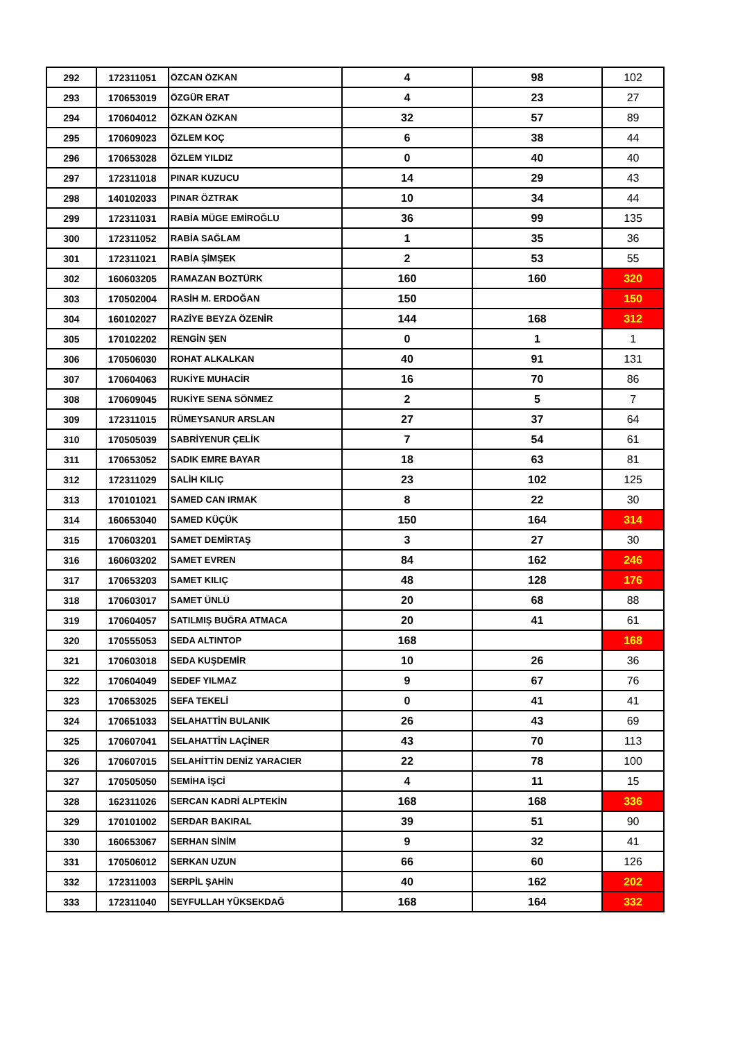| 292 | 172311051 | ÖZCAN ÖZKAN | 4 | 98 | 102 |
| 293 | 170653019 | ÖZGÜR ERAT | 4 | 23 | 27 |
| 294 | 170604012 | ÖZKAN ÖZKAN | 32 | 57 | 89 |
| 295 | 170609023 | ÖZLEM KOÇ | 6 | 38 | 44 |
| 296 | 170653028 | ÖZLEM YILDIZ | 0 | 40 | 40 |
| 297 | 172311018 | PINAR KUZUCU | 14 | 29 | 43 |
| 298 | 140102033 | PINAR ÖZTRAK | 10 | 34 | 44 |
| 299 | 172311031 | RABİA MÜGE EMİROĞLU | 36 | 99 | 135 |
| 300 | 172311052 | RABİA SAĞLAM | 1 | 35 | 36 |
| 301 | 172311021 | RABİA ŞİMŞEK | 2 | 53 | 55 |
| 302 | 160603205 | RAMAZAN BOZTÜRK | 160 | 160 | 320 |
| 303 | 170502004 | RASİH M. ERDOĞAN | 150 | | 150 |
| 304 | 160102027 | RAZİYE BEYZA ÖZENİR | 144 | 168 | 312 |
| 305 | 170102202 | RENGİN ŞEN | 0 | 1 | 1 |
| 306 | 170506030 | ROHAT ALKALKAN | 40 | 91 | 131 |
| 307 | 170604063 | RUKİYE MUHACİR | 16 | 70 | 86 |
| 308 | 170609045 | RUKİYE SENA SÖNMEZ | 2 | 5 | 7 |
| 309 | 172311015 | RÜMEYSANUR ARSLAN | 27 | 37 | 64 |
| 310 | 170505039 | SABRİYENUR ÇELİK | 7 | 54 | 61 |
| 311 | 170653052 | SADIK EMRE BAYAR | 18 | 63 | 81 |
| 312 | 172311029 | SALİH KILIÇ | 23 | 102 | 125 |
| 313 | 170101021 | SAMED CAN IRMAK | 8 | 22 | 30 |
| 314 | 160653040 | SAMED KÜÇÜK | 150 | 164 | 314 |
| 315 | 170603201 | SAMET DEMİRTAŞ | 3 | 27 | 30 |
| 316 | 160603202 | SAMET EVREN | 84 | 162 | 246 |
| 317 | 170653203 | SAMET KILIÇ | 48 | 128 | 176 |
| 318 | 170603017 | SAMET ÜNLÜ | 20 | 68 | 88 |
| 319 | 170604057 | SATILMIŞ BUĞRA ATMACA | 20 | 41 | 61 |
| 320 | 170555053 | SEDA ALTINTOP | 168 | | 168 |
| 321 | 170603018 | SEDA KUŞDEMİR | 10 | 26 | 36 |
| 322 | 170604049 | SEDEF YILMAZ | 9 | 67 | 76 |
| 323 | 170653025 | SEFA TEKELİ | 0 | 41 | 41 |
| 324 | 170651033 | SELAHATTİN BULANIK | 26 | 43 | 69 |
| 325 | 170607041 | SELAHATTİN LAÇİNER | 43 | 70 | 113 |
| 326 | 170607015 | SELAHİTTİN DENİZ YARACIER | 22 | 78 | 100 |
| 327 | 170505050 | SEMİHA İŞCİ | 4 | 11 | 15 |
| 328 | 162311026 | SERCAN KADRİ ALPTEKİN | 168 | 168 | 336 |
| 329 | 170101002 | SERDAR BAKIRAL | 39 | 51 | 90 |
| 330 | 160653067 | SERHAN SİNİM | 9 | 32 | 41 |
| 331 | 170506012 | SERKAN UZUN | 66 | 60 | 126 |
| 332 | 172311003 | SERPİL ŞAHİN | 40 | 162 | 202 |
| 333 | 172311040 | SEYFULLAH YÜKSEKDAĞ | 168 | 164 | 332 |